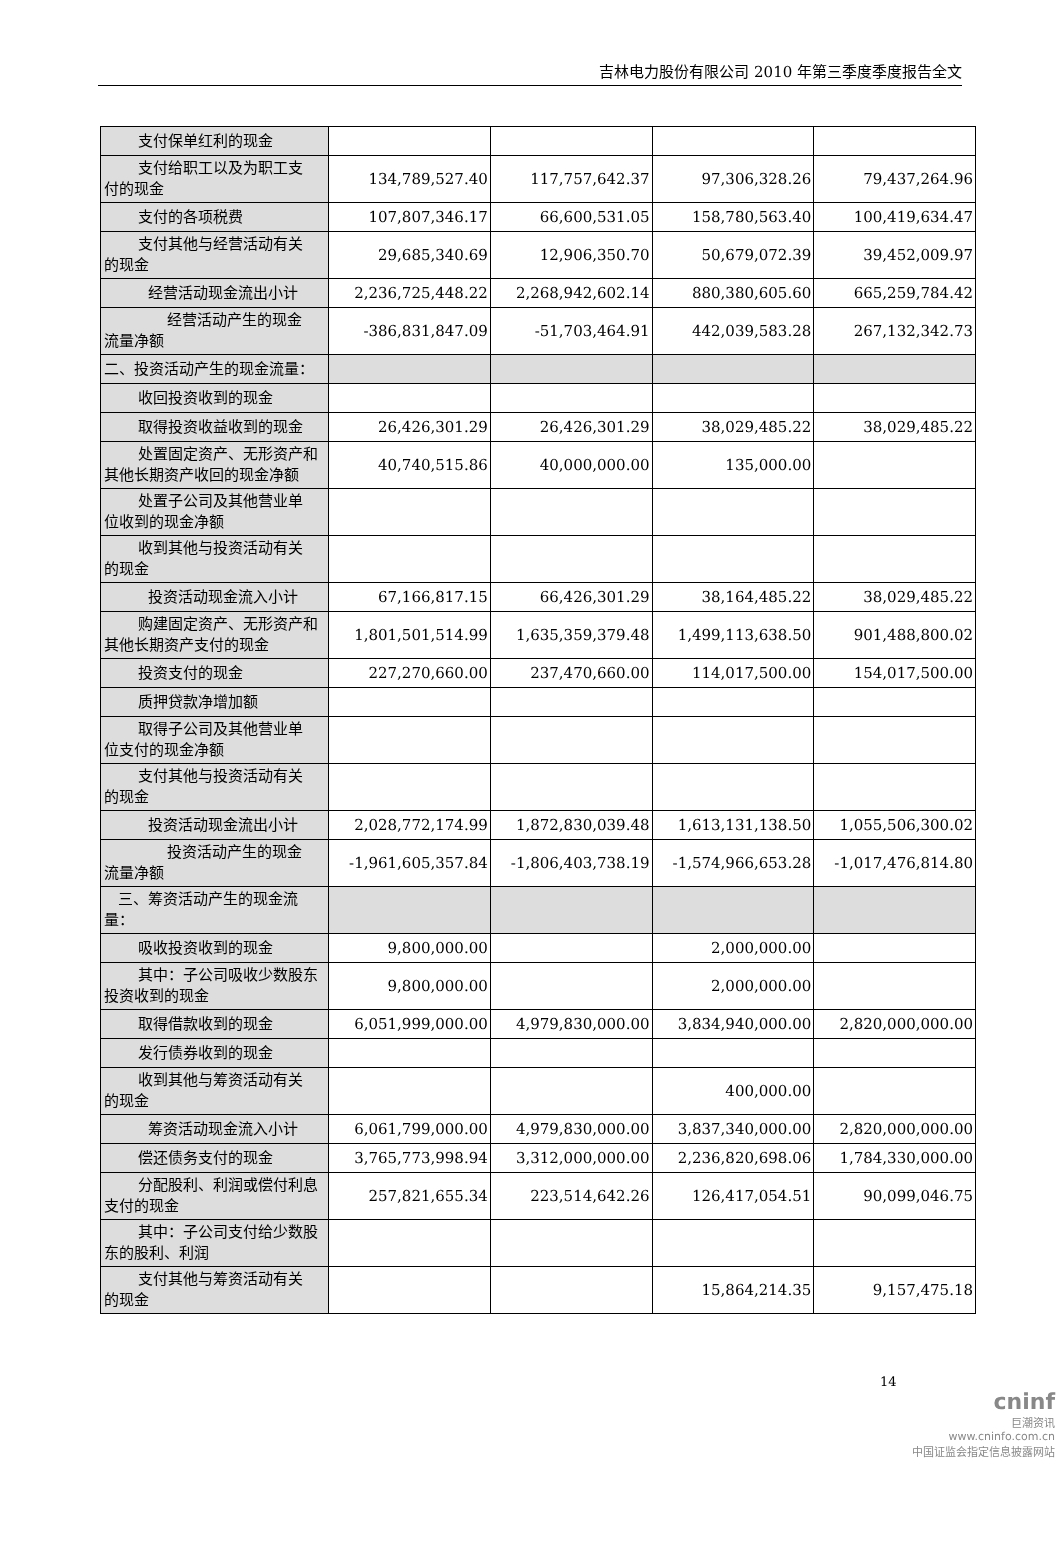吉林电力股份有限公司 2010 年第三季度季度报告全文
| 支付保单红利的现金 | | | | |
| 支付给职工以及为职工支 付的现金 | 134,789,527.40 | 117,757,642.37 | 97,306,328.26 | 79,437,264.96 |
| 支付的各项税费 | 107,807,346.17 | 66,600,531.05 | 158,780,563.40 | 100,419,634.47 |
| 支付其他与经营活动有关 的现金 | 29,685,340.69 | 12,906,350.70 | 50,679,072.39 | 39,452,009.97 |
| 经营活动现金流出小计 | 2,236,725,448.22 | 2,268,942,602.14 | 880,380,605.60 | 665,259,784.42 |
| 经营活动产生的现金 流量净额 | -386,831,847.09 | -51,703,464.91 | 442,039,583.28 | 267,132,342.73 |
| 二、投资活动产生的现金流量： | | | | |
| 收回投资收到的现金 | | | | |
| 取得投资收益收到的现金 | 26,426,301.29 | 26,426,301.29 | 38,029,485.22 | 38,029,485.22 |
| 处置固定资产、无形资产和 其他长期资产收回的现金净额 | 40,740,515.86 | 40,000,000.00 | 135,000.00 | |
| 处置子公司及其他营业单 位收到的现金净额 | | | | |
| 收到其他与投资活动有关 的现金 | | | | |
| 投资活动现金流入小计 | 67,166,817.15 | 66,426,301.29 | 38,164,485.22 | 38,029,485.22 |
| 购建固定资产、无形资产和 其他长期资产支付的现金 | 1,801,501,514.99 | 1,635,359,379.48 | 1,499,113,638.50 | 901,488,800.02 |
| 投资支付的现金 | 227,270,660.00 | 237,470,660.00 | 114,017,500.00 | 154,017,500.00 |
| 质押贷款净增加额 | | | | |
| 取得子公司及其他营业单 位支付的现金净额 | | | | |
| 支付其他与投资活动有关 的现金 | | | | |
| 投资活动现金流出小计 | 2,028,772,174.99 | 1,872,830,039.48 | 1,613,131,138.50 | 1,055,506,300.02 |
| 投资活动产生的现金 流量净额 | -1,961,605,357.84 | -1,806,403,738.19 | -1,574,966,653.28 | -1,017,476,814.80 |
| 三、筹资活动产生的现金流 量： | | | | |
| 吸收投资收到的现金 | 9,800,000.00 | | 2,000,000.00 | |
| 其中：子公司吸收少数股东 投资收到的现金 | 9,800,000.00 | | 2,000,000.00 | |
| 取得借款收到的现金 | 6,051,999,000.00 | 4,979,830,000.00 | 3,834,940,000.00 | 2,820,000,000.00 |
| 发行债券收到的现金 | | | | |
| 收到其他与筹资活动有关 的现金 | | | 400,000.00 | |
| 筹资活动现金流入小计 | 6,061,799,000.00 | 4,979,830,000.00 | 3,837,340,000.00 | 2,820,000,000.00 |
| 偿还债务支付的现金 | 3,765,773,998.94 | 3,312,000,000.00 | 2,236,820,698.06 | 1,784,330,000.00 |
| 分配股利、利润或偿付利息 支付的现金 | 257,821,655.34 | 223,514,642.26 | 126,417,054.51 | 90,099,046.75 |
| 其中：子公司支付给少数股 东的股利、利润 | | | | |
| 支付其他与筹资活动有关 的现金 | | | 15,864,214.35 | 9,157,475.18 |
14
cninf
巨潮资讯
www.cninfo.com.cn
中国证监会指定信息披露网站